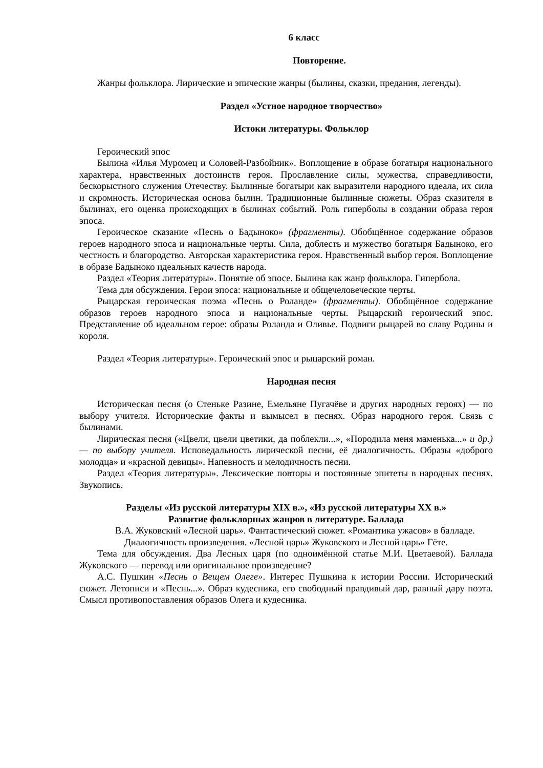6 класс
Повторение.
Жанры фольклора. Лирические и эпические жанры (былины, сказки, предания, легенды).
Раздел «Устное народное творчество»
Истоки литературы. Фольклор
Героический эпос
Былина «Илья Муромец и Соловей-Разбойник». Воплощение в образе богатыря национального характера, нравственных достоинств героя. Прославление силы, мужества, справедливости, бескорыстного служения Отечеству. Былинные богатыри как выразители народного идеала, их сила и скромность. Историческая основа былин. Традиционные былинные сюжеты. Образ сказителя в былинах, его оценка происходящих в былинах событий. Роль гиперболы в создании образа героя эпоса.
Героическое сказание «Песнь о Бадыноко» (фрагменты). Обобщённое содержание образов героев народного эпоса и национальные черты. Сила, доблесть и мужество богатыря Бадыноко, его честность и благородство. Авторская характеристика героя. Нравственный выбор героя. Воплощение в образе Бадыноко идеальных качеств народа.
Раздел «Теория литературы». Понятие об эпосе. Былина как жанр фольклора. Гипербола.
Тема для обсуждения. Герои эпоса: национальные и общечеловеческие черты.
Рыцарская героическая поэма «Песнь о Роланде» (фрагменты). Обобщённое содержание образов героев народного эпоса и национальные черты. Рыцарский героический эпос. Представление об идеальном герое: образы Роланда и Оливье. Подвиги рыцарей во славу Родины и короля.
Раздел «Теория литературы». Героический эпос и рыцарский роман.
Народная песня
Историческая песня (о Стеньке Разине, Емельяне Пугачёве и других народных героях) — по выбору учителя. Исторические факты и вымысел в песнях. Образ народного героя. Связь с былинами.
Лирическая песня («Цвели, цвели цветики, да поблекли...», «Породила меня маменька...» и др.) — по выбору учителя. Исповедальность лирической песни, её диалогичность. Образы «доброго молодца» и «красной девицы». Напевность и мелодичность песни.
Раздел «Теория литературы». Лексические повторы и постоянные эпитеты в народных песнях. Звукопись.
Разделы «Из русской литературы XIX в.», «Из русской литературы XX в.»
Развитие фольклорных жанров в литературе. Баллада
В.А. Жуковский «Лесной царь». Фантастический сюжет. «Романтика ужасов» в балладе. Диалогичность произведения. «Лесной царь» Жуковского и Лесной царь» Гёте.
Тема для обсуждения. Два Лесных царя (по одноимённой статье М.И. Цветаевой). Баллада Жуковского — перевод или оригинальное произведение?
А.С. Пушкин «Песнь о Вещем Олеге». Интерес Пушкина к истории России. Исторический сюжет. Летописи и «Песнь...». Образ кудесника, его свободный правдивый дар, равный дару поэта. Смысл противопоставления образов Олега и кудесника.